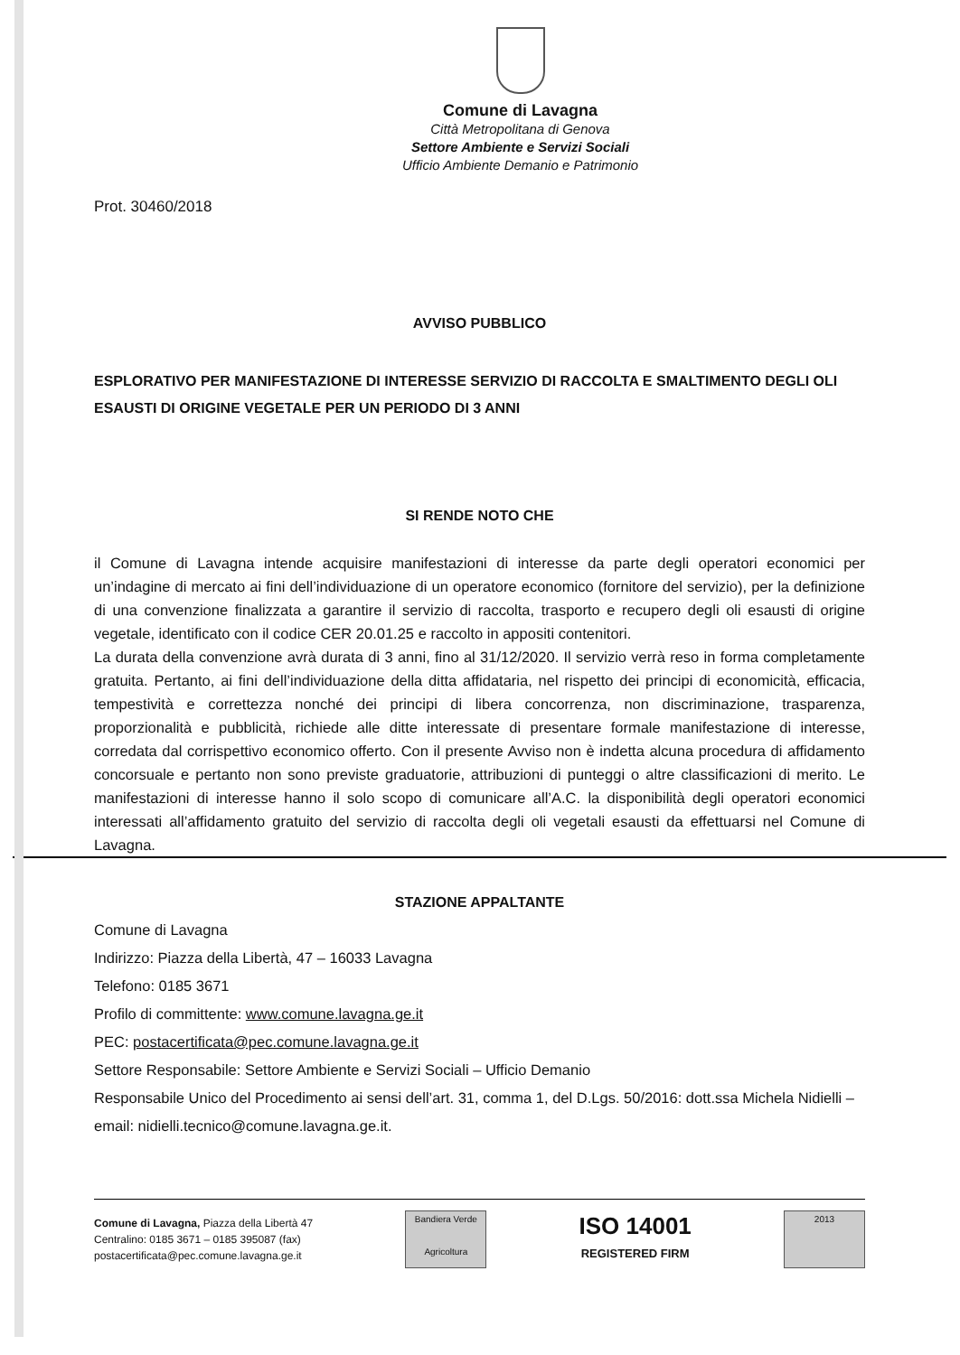Comune di Lavagna
Città Metropolitana di Genova
Settore Ambiente e Servizi Sociali
Ufficio Ambiente Demanio e Patrimonio
Prot. 30460/2018
AVVISO PUBBLICO
ESPLORATIVO PER MANIFESTAZIONE DI INTERESSE SERVIZIO DI RACCOLTA E SMALTIMENTO DEGLI OLI ESAUSTI DI ORIGINE VEGETALE PER UN PERIODO DI 3 ANNI
SI RENDE NOTO CHE
il Comune di Lavagna intende acquisire manifestazioni di interesse da parte degli operatori economici per un’indagine di mercato ai fini dell’individuazione di un operatore economico (fornitore del servizio), per la definizione di una convenzione finalizzata a garantire il servizio di raccolta, trasporto e recupero degli oli esausti di origine vegetale, identificato con il codice CER 20.01.25 e raccolto in appositi contenitori.
La durata della convenzione avrà durata di 3 anni, fino al 31/12/2020. Il servizio verrà reso in forma completamente gratuita. Pertanto, ai fini dell’individuazione della ditta affidataria, nel rispetto dei principi di economicità, efficacia, tempestività e correttezza nonché dei principi di libera concorrenza, non discriminazione, trasparenza, proporzionalità e pubblicità, richiede alle ditte interessate di presentare formale manifestazione di interesse, corredata dal corrispettivo economico offerto. Con il presente Avviso non è indetta alcuna procedura di affidamento concorsuale e pertanto non sono previste graduatorie, attribuzioni di punteggi o altre classificazioni di merito. Le manifestazioni di interesse hanno il solo scopo di comunicare all’A.C. la disponibilità degli operatori economici interessati all’affidamento gratuito del servizio di raccolta degli oli vegetali esausti da effettuarsi nel Comune di Lavagna.
STAZIONE APPALTANTE
Comune di Lavagna
Indirizzo: Piazza della Libertà, 47 – 16033 Lavagna
Telefono: 0185 3671
Profilo di committente: www.comune.lavagna.ge.it
PEC: postacertificata@pec.comune.lavagna.ge.it
Settore Responsabile: Settore Ambiente e Servizi Sociali – Ufficio Demanio
Responsabile Unico del Procedimento ai sensi dell’art. 31, comma 1, del D.Lgs. 50/2016: dott.ssa Michela Nidielli – email: nidielli.tecnico@comune.lavagna.ge.it.
Comune di Lavagna, Piazza della Libertà 47
Centralino: 0185 3671 – 0185 395087 (fax)
postacertificata@pec.comune.lavagna.ge.it
Bandiera Verde
Agricoltura
ISO 14001
REGISTERED FIRM
2013